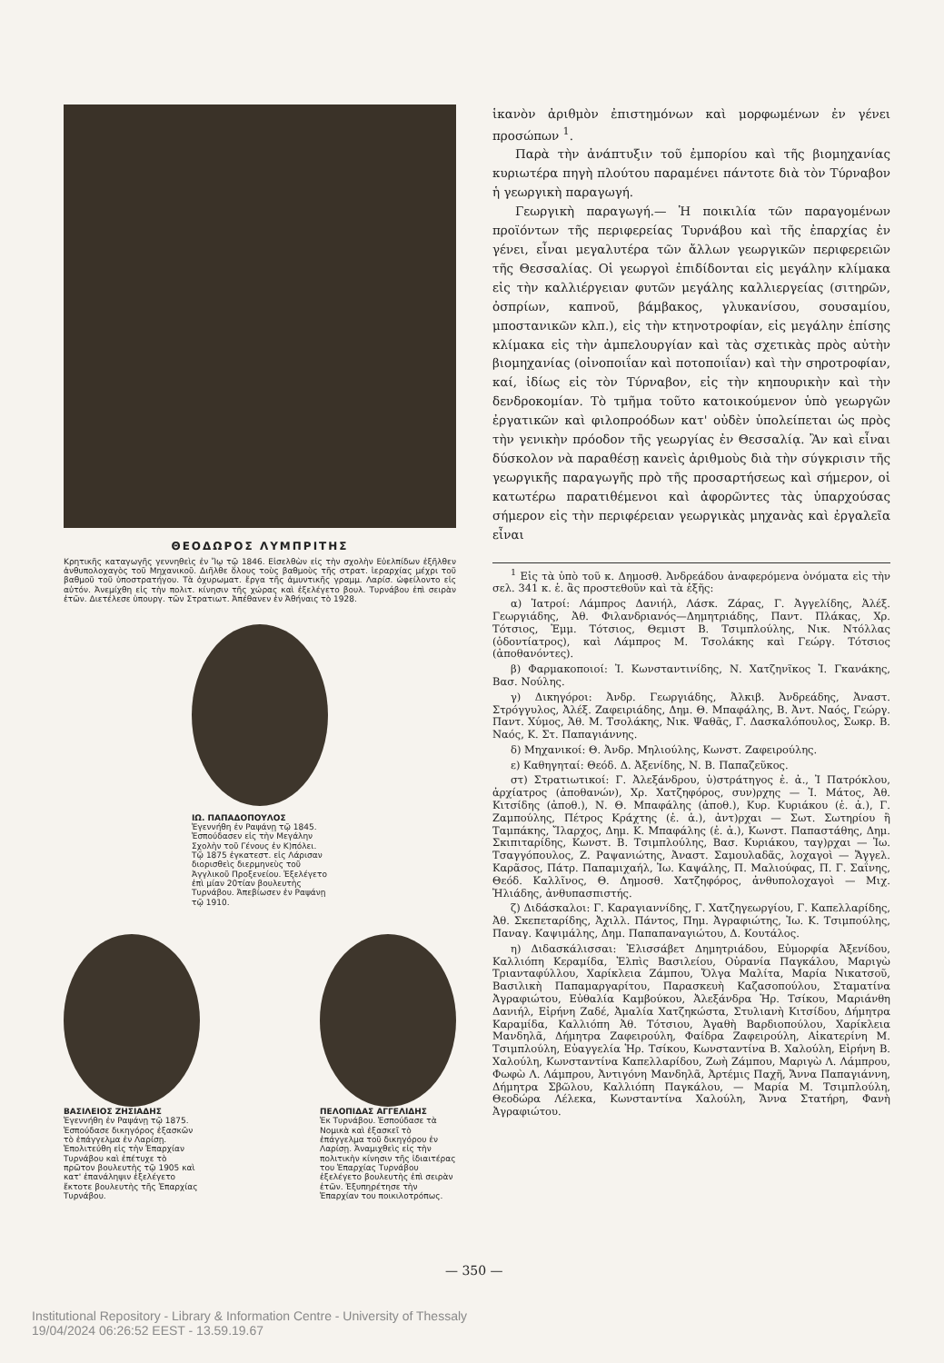ΘΕΟΔΩΡΟΣ ΛΥΜΠΡΙΤΗΣ
Κρητικῆς καταγωγῆς γεννηθεὶς ἐν Ἴῳ τῷ 1846. Εἰσελθὼν εἰς τὴν σχολὴν Εὐελπίδων ἐξῆλθεν ἀνθυπολοχαγὸς τοῦ Μηχανικοῦ. Διῆλθε ὅλους τοὺς βαθμοὺς τῆς στρατ. ἱεραρχίας μέχρι τοῦ βαθμοῦ τοῦ ὑποστρατήγου. Τὰ ὀχυρωματ. ἔργα τῆς ἀμυντικῆς γραμμ. Λαρίσ. ὠφείλοντο εἰς αὐτόν. Ἀνεμίχθη εἰς τὴν πολιτ. κίνησιν τῆς χώρας καὶ ἐξελέγετο βουλ. Τυρνάβου ἐπὶ σειρὰν ἐτῶν. Διετέλεσε ὑπουργ. τῶν Στρατιωτ. Ἀπέθανεν ἐν Ἀθήναις τὸ 1928.
ΙΩ. ΠΑΠΑΔΟΠΟΥΛΟΣ
Ἐγεννήθη ἐν Ραψάνῃ τῷ 1845. Ἐσπούδασεν εἰς τὴν Μεγάλην Σχολὴν τοῦ Γένους ἐν Κ)πόλει. Τῷ 1875 ἐγκατεστ. εἰς Λάρισαν διορισθεὶς διερμηνεὺς τοῦ Ἀγγλικοῦ Προξενείου. Ἐξελέγετο ἐπὶ μίαν 20τίαν βουλευτὴς Τυρνάβου. Ἀπεβίωσεν ἐν Ραψάνῃ τῷ 1910.
ΒΑΣΙΛΕΙΟΣ ΖΗΣΙΑΔΗΣ
Ἐγεννήθη ἐν Ραψάνῃ τῷ 1875. Ἐσπούδασε δικηγόρος ἐξασκῶν τὸ ἐπάγγελμα ἐν Λαρίσῃ. Ἐπολιτεύθη εἰς τὴν Ἐπαρχίαν Τυρνάβου καὶ ἐπέτυχε τὸ πρῶτον βουλευτὴς τῷ 1905 καὶ κατ' ἐπανάληψιν ἐξελέγετο ἔκτοτε βουλευτὴς τῆς Ἐπαρχίας Τυρνάβου.
ΠΕΛΟΠΙΔΑΣ ΑΓΓΕΛΙΔΗΣ
Ἐκ Τυρνάβου. Ἐσπούδασε τὰ Νομικὰ καὶ ἐξασκεῖ τὸ ἐπάγγελμα τοῦ δικηγόρου ἐν Λαρίσῃ. Ἀναμιχθεὶς εἰς τὴν πολιτικὴν κίνησιν τῆς ἰδιαιτέρας του Ἐπαρχίας Τυρνάβου ἐξελέγετο βουλευτὴς ἐπὶ σειρὰν ἐτῶν. Ἐξυπηρέτησε τὴν Ἐπαρχίαν του ποικιλοτρόπως.
ἱκανὸν ἀριθμὸν ἐπιστημόνων καὶ μορφωμένων ἐν γένει προσώπων <sup>1</sup>.
Παρὰ τὴν ἀνάπτυξιν τοῦ ἐμπορίου καὶ τῆς βιομηχανίας κυριωτέρα πηγὴ πλούτου παραμένει πάντοτε διὰ τὸν Τύρναβον ἡ γεωργικὴ παραγωγή.
Γεωργικὴ παραγωγή.— Ἡ ποικιλία τῶν παραγομένων προϊόντων τῆς περιφερείας Τυρνάβου καὶ τῆς ἐπαρχίας ἐν γένει, εἶναι μεγαλυτέρα τῶν ἄλλων γεωργικῶν περιφερειῶν τῆς Θεσσαλίας. Οἱ γεωργοὶ ἐπιδίδονται εἰς μεγάλην κλίμακα εἰς τὴν καλλιέργειαν φυτῶν μεγάλης καλλιεργείας (σιτηρῶν, ὀσπρίων, καπνοῦ, βάμβακος, γλυκανίσου, σουσαμίου, μποστανικῶν κλπ.), εἰς τὴν κτηνοτροφίαν, εἰς μεγάλην ἐπίσης κλίμακα εἰς τὴν ἀμπελουργίαν καὶ τὰς σχετικὰς πρὸς αὐτὴν βιομηχανίας (οἰνοποιΐαν καὶ ποτοποιΐαν) καὶ τὴν σηροτροφίαν, καί, ἰδίως εἰς τὸν Τύρναβον, εἰς τὴν κηπουρικὴν καὶ τὴν δενδροκομίαν. Τὸ τμῆμα τοῦτο κατοικούμενον ὑπὸ γεωργῶν ἐργατικῶν καὶ φιλοπροόδων κατ' οὐδὲν ὑπολείπεται ὡς πρὸς τὴν γενικὴν πρόοδον τῆς γεωργίας ἐν Θεσσαλίᾳ. Ἂν καὶ εἶναι δύσκολον νὰ παραθέσῃ κανεὶς ἀριθμοὺς διὰ τὴν σύγκρισιν τῆς γεωργικῆς παραγωγῆς πρὸ τῆς προσαρτήσεως καὶ σήμερον, οἱ κατωτέρω παρατιθέμενοι καὶ ἀφορῶντες τὰς ὑπαρχούσας σήμερον εἰς τὴν περιφέρειαν γεωργικὰς μηχανὰς καὶ ἐργαλεῖα εἶναι
<sup>1</sup> Εἰς τὰ ὑπὸ τοῦ κ. Δημοσθ. Ἀνδρεάδου ἀναφερόμενα ὀνόματα εἰς τὴν σελ. 341 κ. ἑ. ἂς προστεθοῦν καὶ τὰ ἑξῆς:
α) Ἰατροί: Λάμπρος Δανιήλ, Λάσκ. Ζάρας, Γ. Ἀγγελίδης, Ἀλέξ. Γεωργιάδης, Ἀθ. Φιλανδριανός—Δημητριάδης, Παντ. Πλάκας, Χρ. Τότσιος, Ἐμμ. Τότσιος, Θεμιστ Β. Τσιμπλούλης, Νικ. Ντόλλας (ὀδοντίατρος), καὶ Λάμπρος Μ. Τσολάκης καὶ Γεώργ. Τότσιος (ἀποθανόντες).
β) Φαρμακοποιοί: Ἰ. Κωνσταντινίδης, Ν. Χατζηνῖκος Ἰ. Γκανάκης, Βασ. Νούλης.
γ) Δικηγόροι: Ἀνδρ. Γεωργιάδης, Ἀλκιβ. Ἀνδρεάδης, Ἀναστ. Στρόγγυλος, Ἀλέξ. Ζαφειριάδης, Δημ. Θ. Μπαφάλης, Β. Ἀντ. Ναός, Γεώργ. Παντ. Χύμος, Ἀθ. Μ. Τσολάκης, Νικ. Ψαθᾶς, Γ. Δασκαλόπουλος, Σωκρ. Β. Ναός, Κ. Στ. Παπαγιάννης.
δ) Μηχανικοί: Θ. Ἀνδρ. Μηλιούλης, Κωνστ. Ζαφειρούλης.
ε) Καθηγηταί: Θεόδ. Δ. Ἀξενίδης, Ν. Β. Παπαζεῦκος.
στ) Στρατιωτικοί: Γ. Ἀλεξάνδρου, ὑ)στράτηγος ἐ. ἀ., Ἰ Πατρόκλου, ἀρχίατρος (ἀποθανών), Χρ. Χατζηφόρος, συν)ρχης — Ἰ. Μάτος, Ἀθ. Κιτσίδης (ἀποθ.), Ν. Θ. Μπαφάλης (ἀποθ.), Κυρ. Κυριάκου (ἐ. ἀ.), Γ. Ζαμπούλης, Πέτρος Κράχτης (ἐ. ἀ.), ἀντ)ρχαι — Σωτ. Σωτηρίου ἢ Ταμπάκης, Ἴλαρχος, Δημ. Κ. Μπαφάλης (ἐ. ἀ.), Κωνστ. Παπαστάθης, Δημ. Σκιπιταρίδης, Κωνστ. Β. Τσιμπλούλης, Βασ. Κυριάκου, ταγ)ρχαι — Ἰω. Τσαγγόπουλος, Ζ. Ραψανιώτης, Ἀναστ. Σαμουλαδᾶς, λοχαγοὶ — Ἄγγελ. Καρᾶσος, Πάτρ. Παπαμιχαήλ, Ἰω. Καψάλης, Π. Μαλιούφας, Π. Γ. Σαΐνης, Θεόδ. Καλλῖνος, Θ. Δημοσθ. Χατζηφόρος, ἀνθυπολοχαγοὶ — Μιχ. Ἠλιάδης, ἀνθυπασπιστής.
ζ) Διδάσκαλοι: Γ. Καραγιαννίδης, Γ. Χατζηγεωργίου, Γ. Καπελλαρίδης, Ἀθ. Σκεπεταρίδης, Ἀχιλλ. Πάντος, Πημ. Ἀγραφιώτης, Ἰω. Κ. Τσιμπούλης, Παναγ. Καψιμάλης, Δημ. Παπαπαναγιώτου, Δ. Κουτάλος.
η) Διδασκάλισσαι: Ἐλισσάβετ Δημητριάδου, Εὐμορφία Ἀξενίδου, Καλλιόπη Κεραμίδα, Ἐλπὶς Βασιλείου, Οὐρανία Παγκάλου, Μαριγὼ Τριανταφύλλου, Χαρίκλεια Ζάμπου, Ὄλγα Μαλίτα, Μαρία Νικατσοῦ, Βασιλικὴ Παπαμαργαρίτου, Παρασκευὴ Καζασοπούλου, Σταματίνα Ἀγραφιώτου, Εὐθαλία Καμβούκου, Ἀλεξάνδρα Ἡρ. Τσίκου, Μαριάνθη Δανιήλ, Εἰρήνη Ζαδέ, Ἀμαλία Χατζηκώστα, Στυλιανὴ Κιτσίδου, Δήμητρα Καραμίδα, Καλλιόπη Ἀθ. Τότσιου, Ἀγαθὴ Βαρδιοπούλου, Χαρίκλεια Μανδηλᾶ, Δήμητρα Ζαφειρούλη, Φαίδρα Ζαφειρούλη, Αἰκατερίνη Μ. Τσιμπλούλη, Εὐαγγελία Ἡρ. Τσίκου, Κωνσταντίνα Β. Χαλούλη, Εἰρήνη Β. Χαλούλη, Κωνσταντίνα Καπελλαρίδου, Ζωὴ Ζάμπου, Μαριγὼ Λ. Λάμπρου, Φωφὼ Λ. Λάμπρου, Ἀντιγόνη Μανδηλᾶ, Ἀρτέμις Παχῆ, Ἄννα Παπαγιάννη, Δήμητρα Σβῶλου, Καλλιόπη Παγκάλου, — Μαρία Μ. Τσιμπλούλη, Θεοδώρα Λέλεκα, Κωνσταντίνα Χαλούλη, Ἄννα Στατήρη, Φανὴ Ἀγραφιώτου.
— 350 —
Institutional Repository - Library & Information Centre - University of Thessaly
19/04/2024 06:26:52 EEST - 13.59.19.67